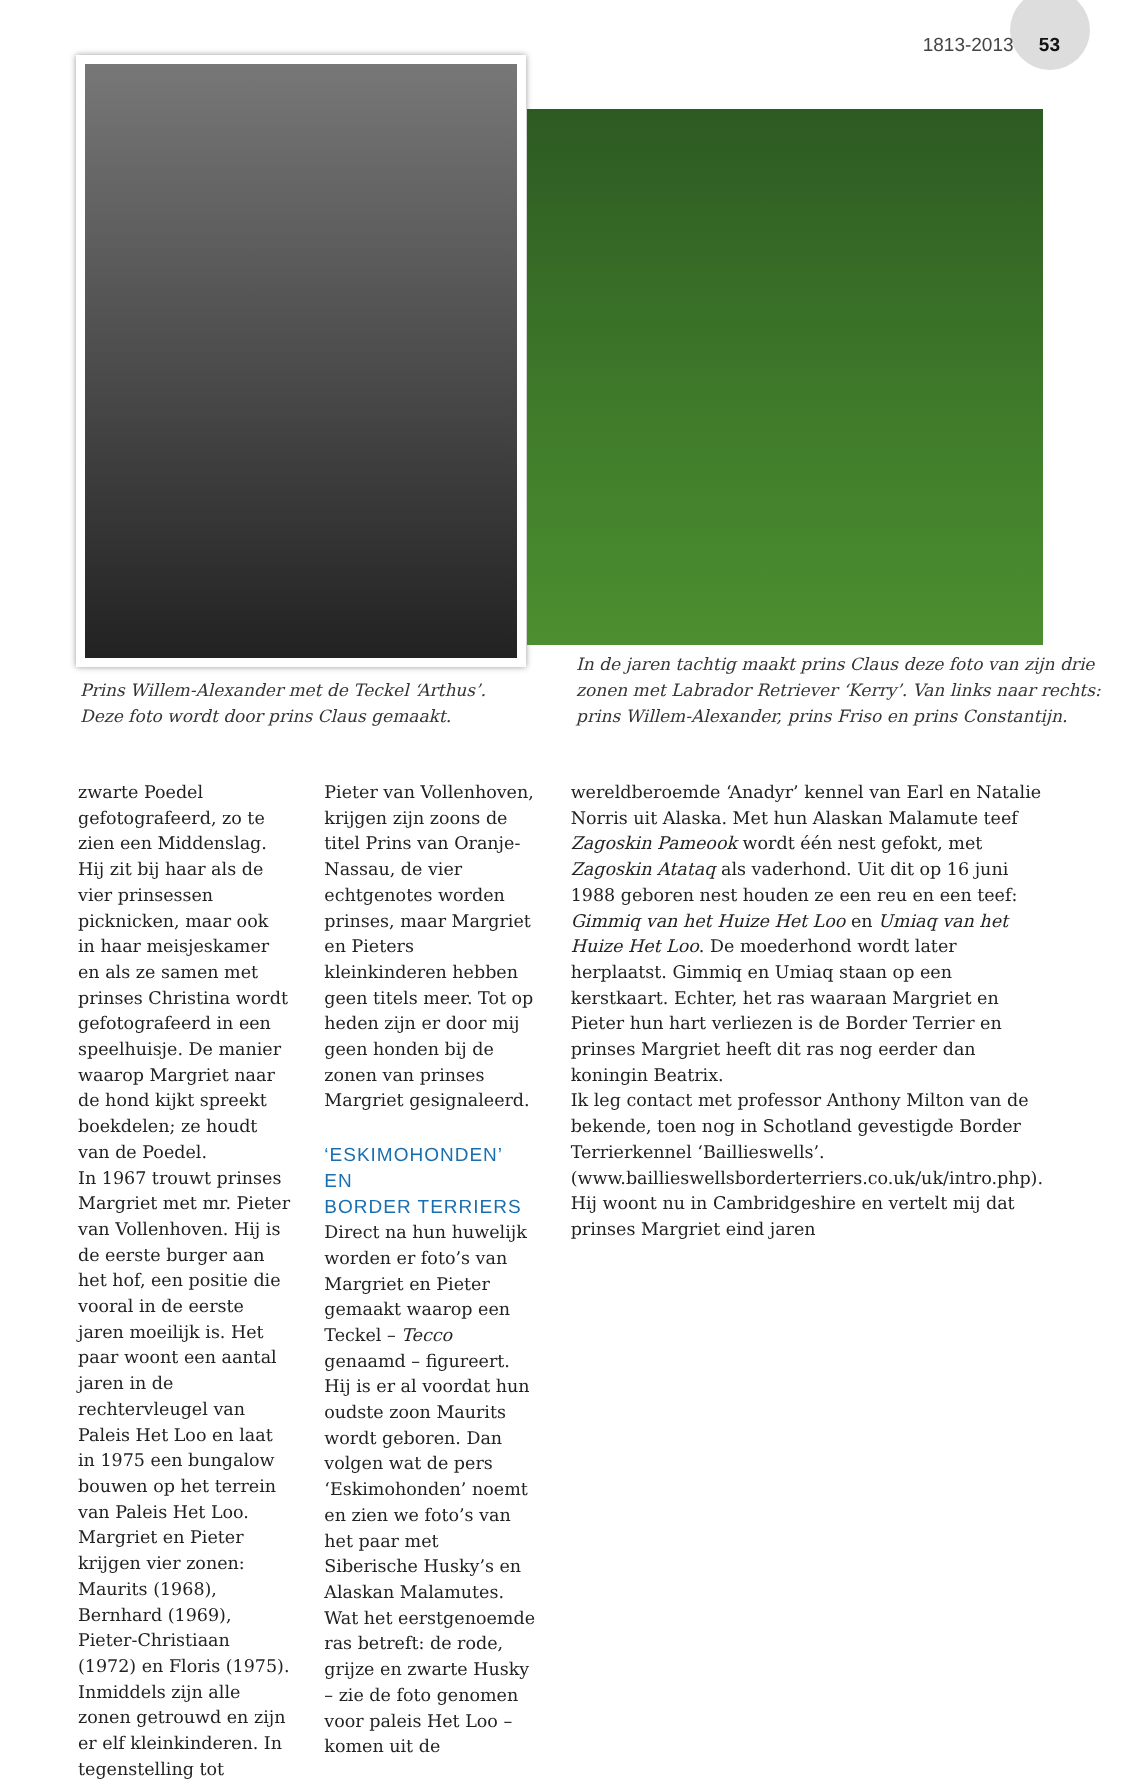1813-2013 53
Prins Willem-Alexander met de Teckel ‘Arthus’.
Deze foto wordt door prins Claus gemaakt.
In de jaren tachtig maakt prins Claus deze foto van zijn drie
zonen met Labrador Retriever ‘Kerry’. Van links naar rechts:
prins Willem-Alexander, prins Friso en prins Constantijn.
zwarte Poedel gefotografeerd, zo te zien een Middenslag. Hij zit bij haar als de vier prinsessen picknicken, maar ook in haar meisjeskamer en als ze samen met prinses Christina wordt gefotografeerd in een speelhuisje. De manier waarop Margriet naar de hond kijkt spreekt boekdelen; ze houdt van de Poedel.
In 1967 trouwt prinses Margriet met mr. Pieter van Vollenhoven. Hij is de eerste burger aan het hof, een positie die vooral in de eerste jaren moeilijk is. Het paar woont een aantal jaren in de rechtervleugel van Paleis Het Loo en laat in 1975 een bungalow bouwen op het terrein van Paleis Het Loo.
Margriet en Pieter krijgen vier zonen: Maurits (1968), Bernhard (1969), Pieter-Christiaan (1972) en Floris (1975). Inmiddels zijn alle zonen getrouwd en zijn er elf kleinkinderen. In tegenstelling tot
Pieter van Vollenhoven, krijgen zijn zoons de titel Prins van Oranje-Nassau, de vier echtgenotes worden prinses, maar Margriet en Pieters kleinkinderen hebben geen titels meer. Tot op heden zijn er door mij geen honden bij de zonen van prinses Margriet gesignaleerd.
‘ESKIMOHONDEN’ EN
BORDER TERRIERS
Direct na hun huwelijk worden er foto’s van Margriet en Pieter gemaakt waarop een Teckel – Tecco genaamd – figureert. Hij is er al voordat hun oudste zoon Maurits wordt geboren. Dan volgen wat de pers ‘Eskimohonden’ noemt en zien we foto’s van het paar met Siberische Husky’s en Alaskan Malamutes. Wat het eerstgenoemde ras betreft: de rode, grijze en zwarte Husky – zie de foto genomen voor paleis Het Loo –komen uit de
wereldberoemde ‘Anadyr’ kennel van Earl en Natalie Norris uit Alaska. Met hun Alaskan Malamute teef Zagoskin Pameook wordt één nest gefokt, met Zagoskin Atataq als vaderhond. Uit dit op 16 juni 1988 geboren nest houden ze een reu en een teef: Gimmiq van het Huize Het Loo en Umiaq van het Huize Het Loo. De moederhond wordt later herplaatst. Gimmiq en Umiaq staan op een kerstkaart. Echter, het ras waaraan Margriet en Pieter hun hart verliezen is de Border Terrier en prinses Margriet heeft dit ras nog eerder dan koningin Beatrix.
Ik leg contact met professor Anthony Milton van de bekende, toen nog in Schotland gevestigde Border Terrierkennel ‘Baillieswells’. (www.baillieswellsborderterriers.co.uk/uk/intro.php). Hij woont nu in Cambridgeshire en vertelt mij dat prinses Margriet eind jaren